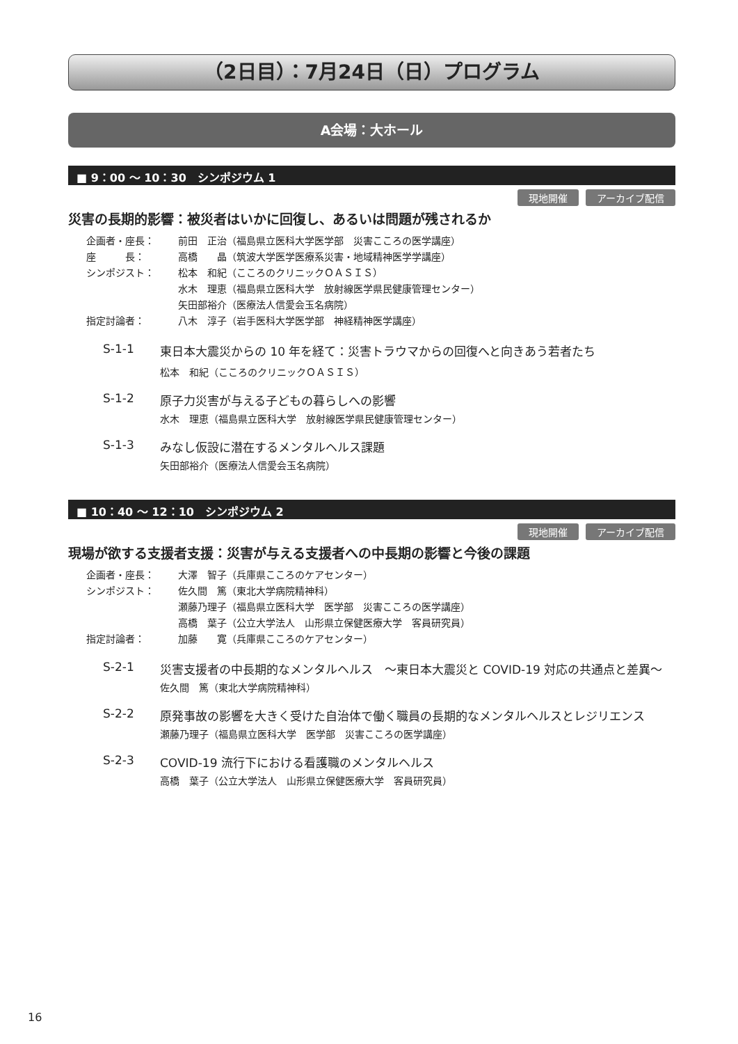（2日目）：7月24日（日）プログラム
A会場：大ホール
■ 9：00 ～ 10：30　シンポジウム 1
現地開催 アーカイブ配信
災害の長期的影響：被災者はいかに回復し、あるいは問題が残されるか
企画者・座長： 前田　正治（福島県立医科大学医学部　災害こころの医学講座）
座　　　長： 高橋　　晶（筑波大学医学医療系災害・地域精神医学学講座）
シンポジスト： 松本　和紀（こころのクリニックＯＡＳＩＳ）
水木　理恵（福島県立医科大学　放射線医学県民健康管理センター）
矢田部裕介（医療法人信愛会玉名病院）
指定討論者： 八木　淳子（岩手医科大学医学部　神経精神医学講座）
S-1-1 東日本大震災からの 10 年を経て：災害トラウマからの回復へと向きあう若者たち
松本　和紀（こころのクリニックＯＡＳＩＳ）
S-1-2 原子力災害が与える子どもの暮らしへの影響
水木　理恵（福島県立医科大学　放射線医学県民健康管理センター）
S-1-3 みなし仮設に潜在するメンタルヘルス課題
矢田部裕介（医療法人信愛会玉名病院）
■ 10：40 ～ 12：10　シンポジウム 2
現地開催 アーカイブ配信
現場が欲する支援者支援：災害が与える支援者への中長期の影響と今後の課題
企画者・座長： 大澤　智子（兵庫県こころのケアセンター）
シンポジスト： 佐久間　篤（東北大学病院精神科）
瀬藤乃理子（福島県立医科大学　医学部　災害こころの医学講座）
高橋　葉子（公立大学法人　山形県立保健医療大学　客員研究員）
指定討論者： 加藤　　寛（兵庫県こころのケアセンター）
S-2-1 災害支援者の中長期的なメンタルヘルス　～東日本大震災と COVID-19 対応の共通点と差異～
佐久間　篤（東北大学病院精神科）
S-2-2 原発事故の影響を大きく受けた自治体で働く職員の長期的なメンタルヘルスとレジリエンス
瀬藤乃理子（福島県立医科大学　医学部　災害こころの医学講座）
S-2-3 COVID-19 流行下における看護職のメンタルヘルス
高橋　葉子（公立大学法人　山形県立保健医療大学　客員研究員）
16